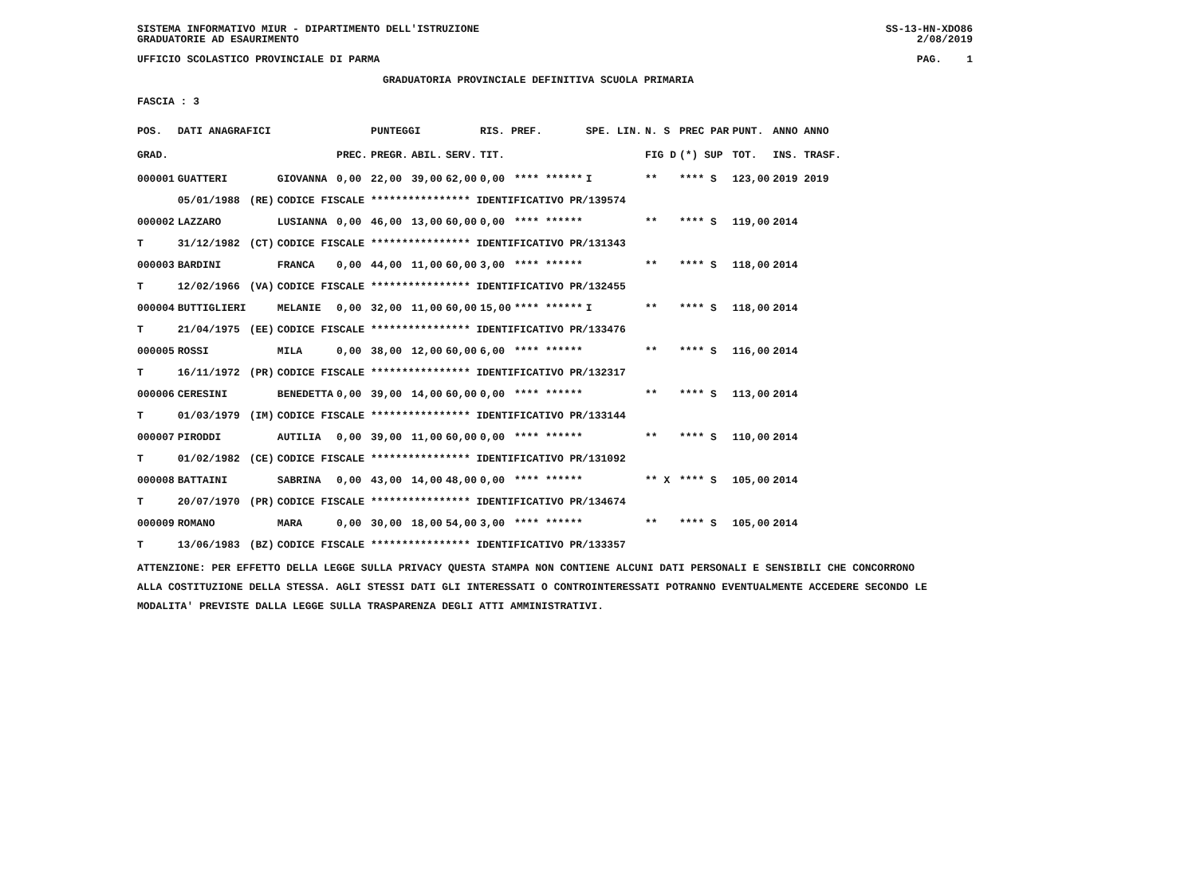SISTEMA INFORMATIVO MIUR - DIPARTIMENTO DELL'ISTRUZIONE
GRADUATORIE AD ESAURIMENTO SS-13-HN-XDO86
2/08/2019
UFFICIO SCOLASTICO PROVINCIALE DI PARMA PAG. 1
GRADUATORIA PROVINCIALE DEFINITIVA SCUOLA PRIMARIA
FASCIA : 3
| POS. | DATI ANAGRAFICI | | | | PUNTEGGI | | | RIS. PREF. | | SPE. LIN. | N. S | PREC PAR | PUNT. | ANNO ANNO |
| --- | --- | --- | --- | --- | --- | --- | --- | --- | --- | --- | --- | --- | --- | --- |
| GRAD. | | | | PREC. | PREGR. | ABIL. | SERV. | TIT. | | | FIG D | (*) SUP | TOT. | INS. TRASF. |
| 000001 | GUATTERI | | GIOVANNA | 0,00 | 22,00 | 39,00 | 62,00 | 0,00 | **** ****** | I | ** | **** S | 123,00 | 2019 2019 |
| | 05/01/1988 | (RE) | CODICE FISCALE **************** IDENTIFICATIVO PR/139574 | | | | | | | | | | | |
| 000002 | LAZZARO | | LUSIANNA | 0,00 | 46,00 | 13,00 | 60,00 | 0,00 | **** ****** | | ** | **** S | 119,00 | 2014 |
| T | 31/12/1982 | (CT) | CODICE FISCALE **************** IDENTIFICATIVO PR/131343 | | | | | | | | | | | |
| 000003 | BARDINI | | FRANCA | 0,00 | 44,00 | 11,00 | 60,00 | 3,00 | **** ****** | | ** | **** S | 118,00 | 2014 |
| T | 12/02/1966 | (VA) | CODICE FISCALE **************** IDENTIFICATIVO PR/132455 | | | | | | | | | | | |
| 000004 | BUTTIGLIERI | | MELANIE | 0,00 | 32,00 | 11,00 | 60,00 | 15,00 | **** ****** | I | ** | **** S | 118,00 | 2014 |
| T | 21/04/1975 | (EE) | CODICE FISCALE **************** IDENTIFICATIVO PR/133476 | | | | | | | | | | | |
| 000005 | ROSSI | | MILA | 0,00 | 38,00 | 12,00 | 60,00 | 6,00 | **** ****** | | ** | **** S | 116,00 | 2014 |
| T | 16/11/1972 | (PR) | CODICE FISCALE **************** IDENTIFICATIVO PR/132317 | | | | | | | | | | | |
| 000006 | CERESINI | | BENEDETTA | 0,00 | 39,00 | 14,00 | 60,00 | 0,00 | **** ****** | | ** | **** S | 113,00 | 2014 |
| T | 01/03/1979 | (IM) | CODICE FISCALE **************** IDENTIFICATIVO PR/133144 | | | | | | | | | | | |
| 000007 | PIRODDI | | AUTILIA | 0,00 | 39,00 | 11,00 | 60,00 | 0,00 | **** ****** | | ** | **** S | 110,00 | 2014 |
| T | 01/02/1982 | (CE) | CODICE FISCALE **************** IDENTIFICATIVO PR/131092 | | | | | | | | | | | |
| 000008 | BATTAINI | | SABRINA | 0,00 | 43,00 | 14,00 | 48,00 | 0,00 | **** ****** | | ** X | **** S | 105,00 | 2014 |
| T | 20/07/1970 | (PR) | CODICE FISCALE **************** IDENTIFICATIVO PR/134674 | | | | | | | | | | | |
| 000009 | ROMANO | | MARA | 0,00 | 30,00 | 18,00 | 54,00 | 3,00 | **** ****** | | ** | **** S | 105,00 | 2014 |
| T | 13/06/1983 | (BZ) | CODICE FISCALE **************** IDENTIFICATIVO PR/133357 | | | | | | | | | | | |
ATTENZIONE: PER EFFETTO DELLA LEGGE SULLA PRIVACY QUESTA STAMPA NON CONTIENE ALCUNI DATI PERSONALI E SENSIBILI CHE CONCORRONO
ALLA COSTITUZIONE DELLA STESSA. AGLI STESSI DATI GLI INTERESSATI O CONTROINTERESSATI POTRANNO EVENTUALMENTE ACCEDERE SECONDO LE
MODALITA' PREVISTE DALLA LEGGE SULLA TRASPARENZA DEGLI ATTI AMMINISTRATIVI.